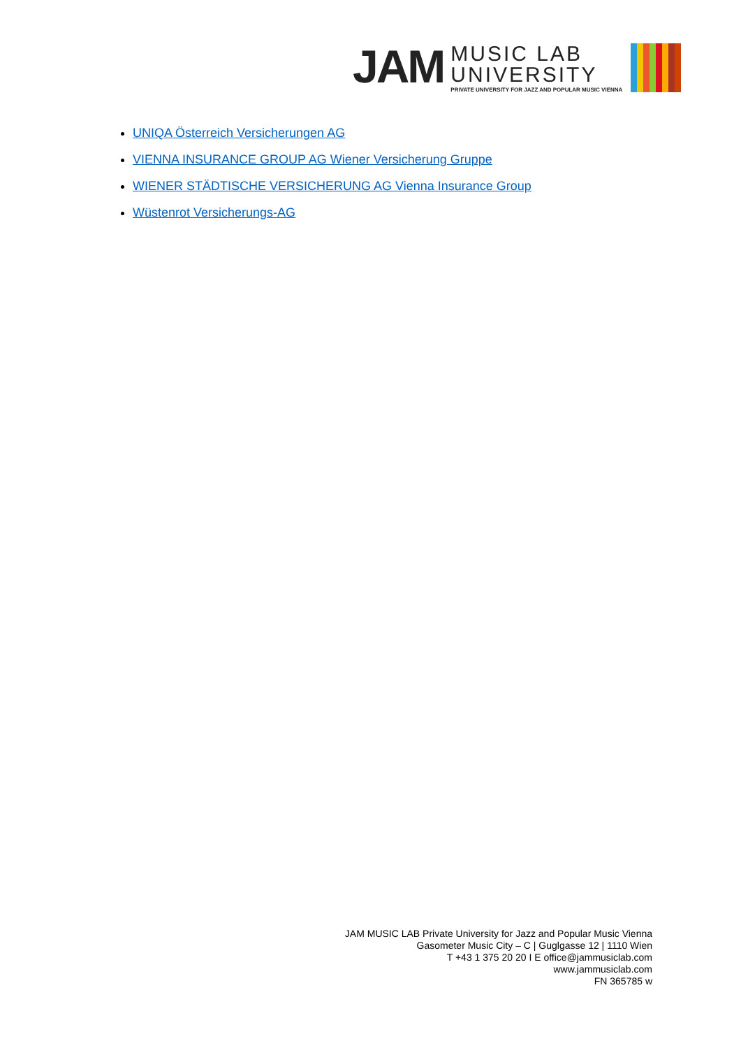JAM
MUSIC LAB
UNIVERSITY
PRIVATE UNIVERSITY FOR JAZZ AND POPULAR MUSIC VIENNA
UNIQA Österreich Versicherungen AG
VIENNA INSURANCE GROUP AG Wiener Versicherung Gruppe
WIENER STÄDTISCHE VERSICHERUNG AG Vienna Insurance Group
Wüstenrot Versicherungs-AG
JAM MUSIC LAB Private University for Jazz and Popular Music Vienna
Gasometer Music City – C | Guglgasse 12 | 1110 Wien
T +43 1 375 20 20 I E office@jammusiclab.com
www.jammusiclab.com
FN 365785 w